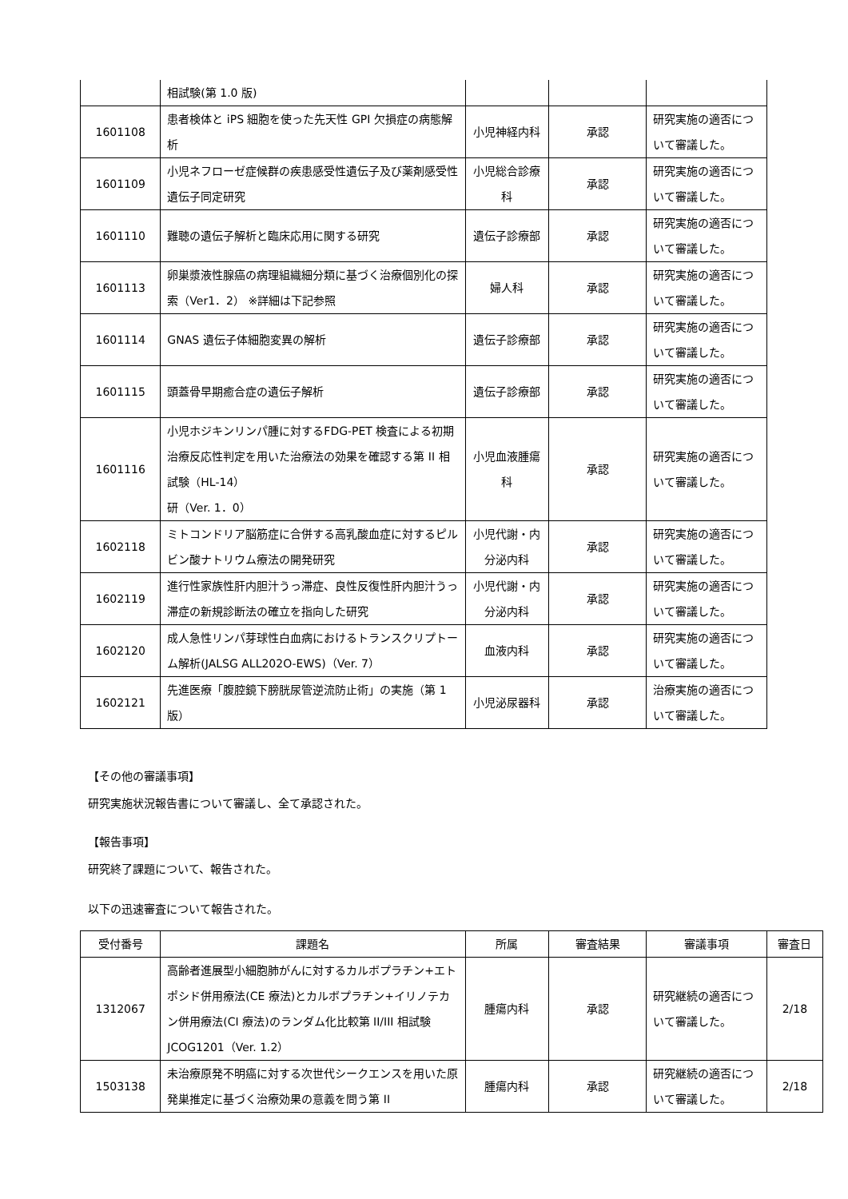| | 相試験(第 1.0 版) | | | |
| 1601108 | 患者検体と iPS 細胞を使った先天性 GPI 欠損症の病態解析 | 小児神経内科 | 承認 | 研究実施の適否について審議した。 |
| 1601109 | 小児ネフローゼ症候群の疾患感受性遺伝子及び薬剤感受性遺伝子同定研究 | 小児総合診療科 | 承認 | 研究実施の適否について審議した。 |
| 1601110 | 難聴の遺伝子解析と臨床応用に関する研究 | 遺伝子診療部 | 承認 | 研究実施の適否について審議した。 |
| 1601113 | 卵巣漿液性腺癌の病理組織細分類に基づく治療個別化の探索（Ver1．2） ※詳細は下記参照 | 婦人科 | 承認 | 研究実施の適否について審議した。 |
| 1601114 | GNAS 遺伝子体細胞変異の解析 | 遺伝子診療部 | 承認 | 研究実施の適否について審議した。 |
| 1601115 | 頭蓋骨早期癒合症の遺伝子解析 | 遺伝子診療部 | 承認 | 研究実施の適否について審議した。 |
| 1601116 | 小児ホジキンリンパ腫に対するFDG-PET 検査による初期治療反応性判定を用いた治療法の効果を確認する第 II 相試験（HL-14） 研（Ver. 1．0） | 小児血液腫瘍科 | 承認 | 研究実施の適否について審議した。 |
| 1602118 | ミトコンドリア脳筋症に合併する高乳酸血症に対するピルビン酸ナトリウム療法の開発研究 | 小児代謝・内分泌内科 | 承認 | 研究実施の適否について審議した。 |
| 1602119 | 進行性家族性肝内胆汁うっ滞症、良性反復性肝内胆汁うっ滞症の新規診断法の確立を指向した研究 | 小児代謝・内分泌内科 | 承認 | 研究実施の適否について審議した。 |
| 1602120 | 成人急性リンパ芽球性白血病におけるトランスクリプトーム解析(JALSG ALL202O-EWS)（Ver. 7） | 血液内科 | 承認 | 研究実施の適否について審議した。 |
| 1602121 | 先進医療「腹腔鏡下膀胱尿管逆流防止術」の実施（第 1 版） | 小児泌尿器科 | 承認 | 治療実施の適否について審議した。 |
【その他の審議事項】
研究実施状況報告書について審議し、全て承認された。
【報告事項】
研究終了課題について、報告された。
以下の迅速審査について報告された。
| 受付番号 | 課題名 | 所属 | 審査結果 | 審議事項 | 審査日 |
| --- | --- | --- | --- | --- | --- |
| 1312067 | 高齢者進展型小細胞肺がんに対するカルボプラチン+エトポシド併用療法(CE 療法)とカルボプラチン+イリノテカン併用療法(CI 療法)のランダム化比較第 II/III 相試験 JCOG1201（Ver. 1.2） | 腫瘍内科 | 承認 | 研究継続の適否について審議した。 | 2/18 |
| 1503138 | 未治療原発不明癌に対する次世代シークエンスを用いた原発巣推定に基づく治療効果の意義を問う第 II | 腫瘍内科 | 承認 | 研究継続の適否について審議した。 | 2/18 |